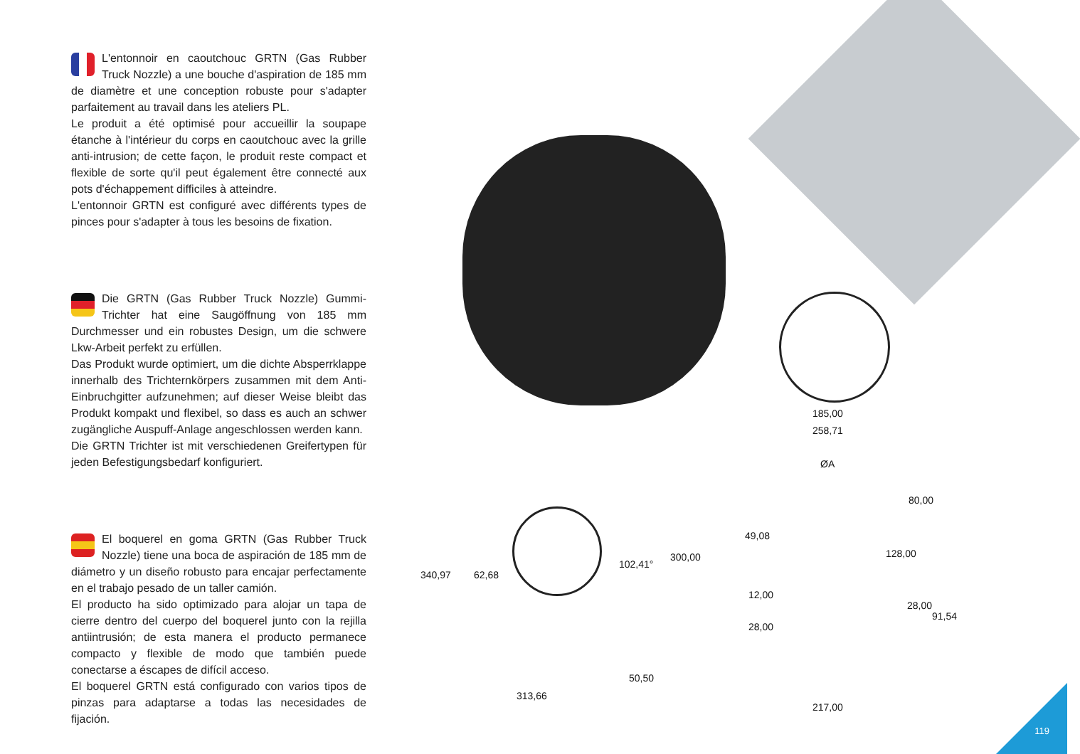L'entonnoir en caoutchouc GRTN (Gas Rubber Truck Nozzle) a une bouche d'aspiration de 185 mm de diamètre et une conception robuste pour s'adapter parfaitement au travail dans les ateliers PL.
Le produit a été optimisé pour accueillir la soupape étanche à l'intérieur du corps en caoutchouc avec la grille anti-intrusion; de cette façon, le produit reste compact et flexible de sorte qu'il peut également être connecté aux pots d'échappement difficiles à atteindre.
L'entonnoir GRTN est configuré avec différents types de pinces pour s'adapter à tous les besoins de fixation.
Die GRTN (Gas Rubber Truck Nozzle) Gummi-Trichter hat eine Saugöffnung von 185 mm Durchmesser und ein robustes Design, um die schwere Lkw-Arbeit perfekt zu erfüllen.
Das Produkt wurde optimiert, um die dichte Absperrklappe innerhalb des Trichternkörpers zusammen mit dem Anti-Einbruchgitter aufzunehmen; auf dieser Weise bleibt das Produkt kompakt und flexibel, so dass es auch an schwer zugängliche Auspuff-Anlage angeschlossen werden kann.
Die GRTN Trichter ist mit verschiedenen Greifertypen für jeden Befestigungsbedarf konfiguriert.
El boquerel en goma GRTN (Gas Rubber Truck Nozzle) tiene una boca de aspiración de 185 mm de diámetro y un diseño robusto para encajar perfectamente en el trabajo pesado de un taller camión.
El producto ha sido optimizado para alojar un tapa de cierre dentro del cuerpo del boquerel junto con la rejilla antiintrusión; de esta manera el producto permanece compacto y flexible de modo que también puede conectarse a éscapes de difícil acceso.
El boquerel GRTN está configurado con varios tipos de pinzas para adaptarse a todas las necesidades de fijación.
185,00
258,71
ØA
340,97 62,68
102,41°
300,00
50,50
313,66
80,00
49,08
128,00
12,00
28,00
28,00
91,54
217,00
119